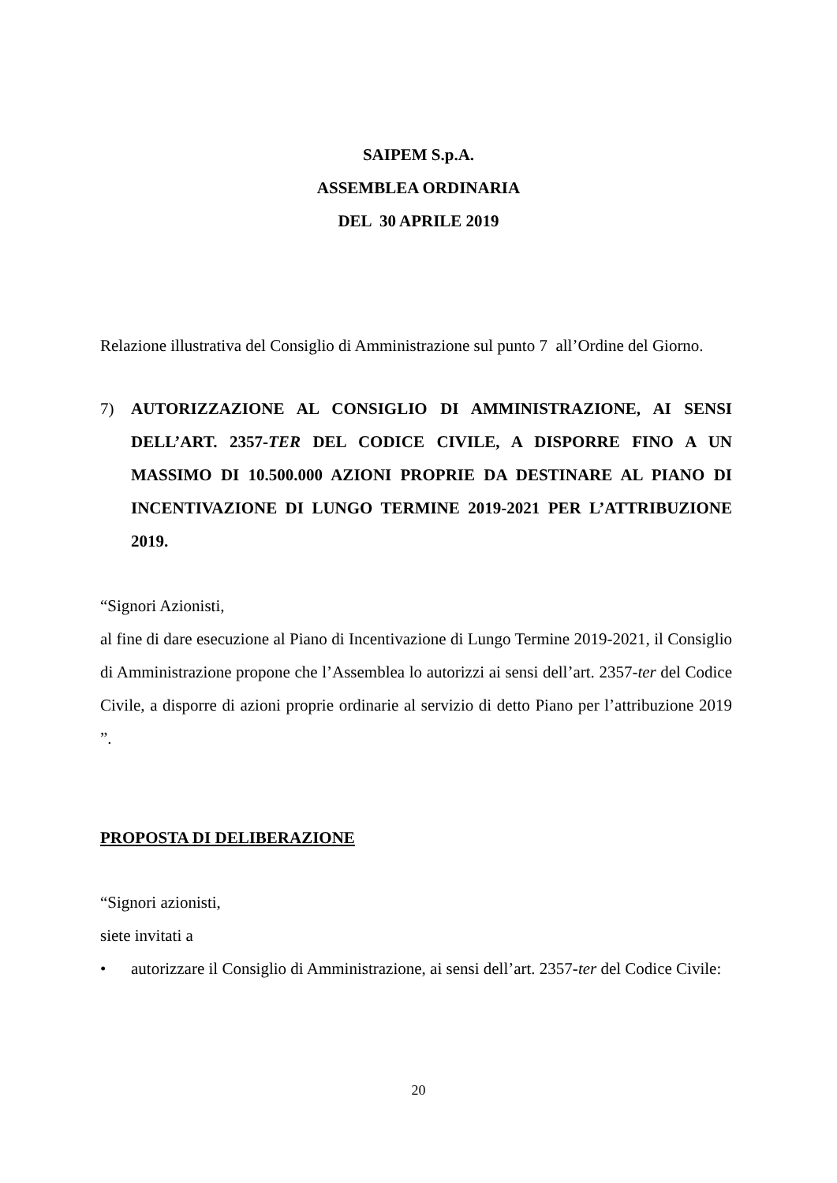SAIPEM S.p.A.
ASSEMBLEA ORDINARIA
DEL 30 APRILE 2019
Relazione illustrativa del Consiglio di Amministrazione sul punto 7 all’Ordine del Giorno.
7) AUTORIZZAZIONE AL CONSIGLIO DI AMMINISTRAZIONE, AI SENSI DELL’ART. 2357-TER DEL CODICE CIVILE, A DISPORRE FINO A UN MASSIMO DI 10.500.000 AZIONI PROPRIE DA DESTINARE AL PIANO DI INCENTIVAZIONE DI LUNGO TERMINE 2019-2021 PER L’ATTRIBUZIONE 2019.
“Signori Azionisti,
al fine di dare esecuzione al Piano di Incentivazione di Lungo Termine 2019-2021, il Consiglio di Amministrazione propone che l’Assemblea lo autorizzi ai sensi dell’art. 2357-ter del Codice Civile, a disporre di azioni proprie ordinarie al servizio di detto Piano per l’attribuzione 2019 ”.
PROPOSTA DI DELIBERAZIONE
“Signori azionisti,
siete invitati a
• autorizzare il Consiglio di Amministrazione, ai sensi dell’art. 2357-ter del Codice Civile:
20